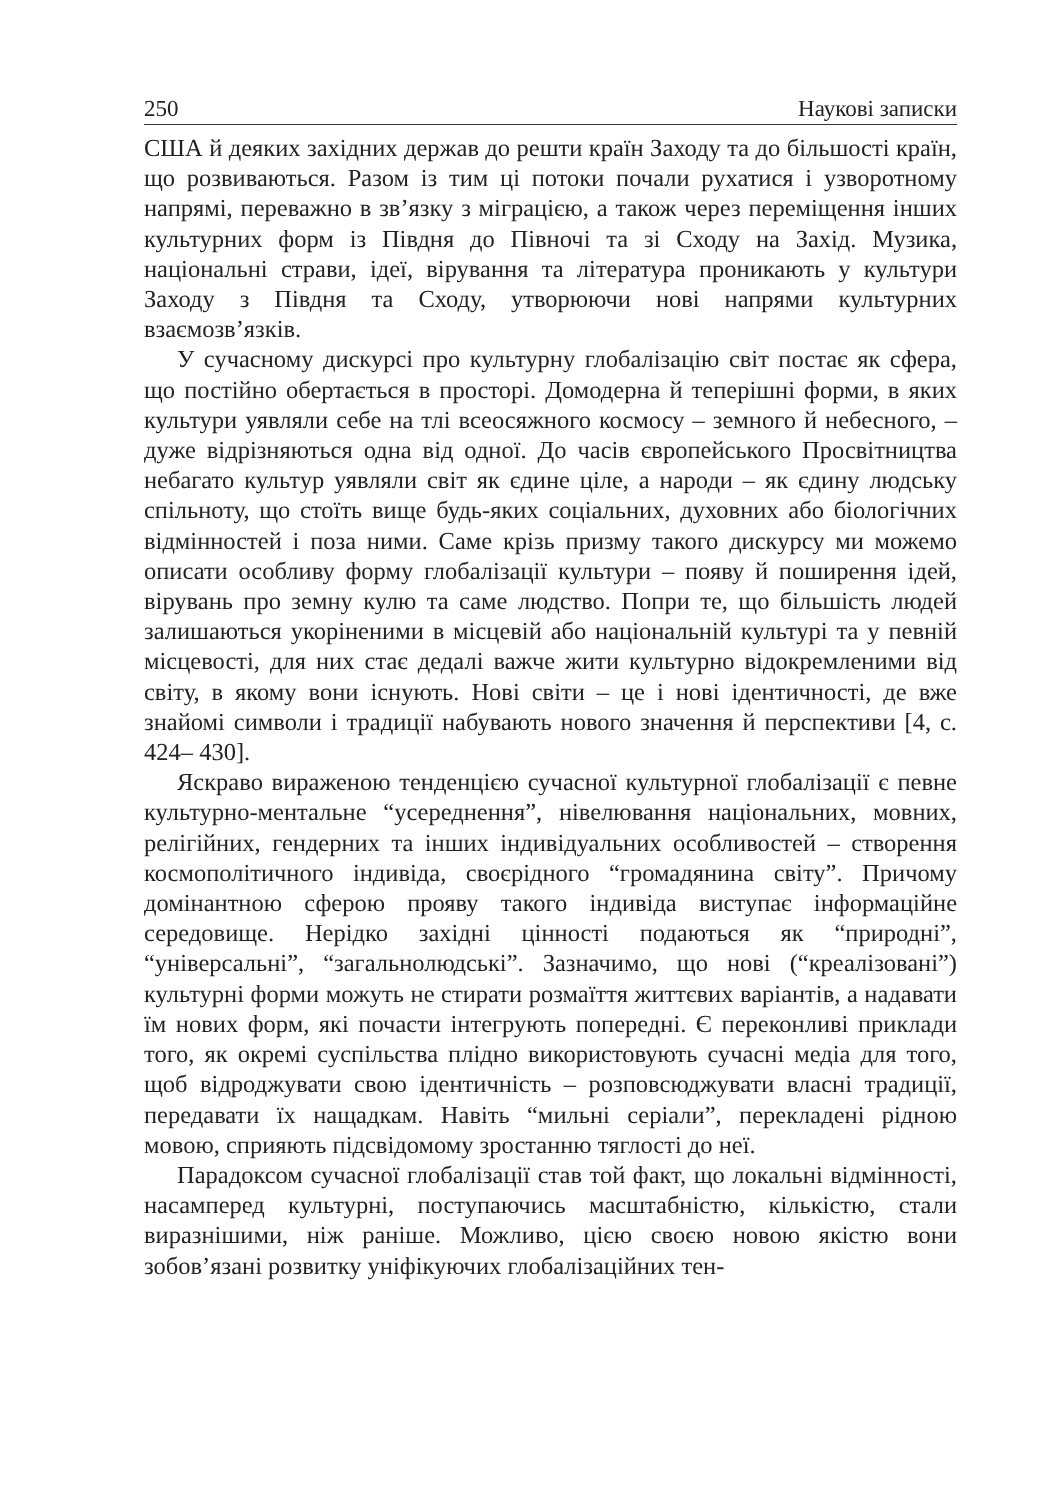250 Наукові записки
США й деяких західних держав до решти країн Заходу та до більшості країн, що розвиваються. Разом із тим ці потоки почали рухатися і узворотному напрямі, переважно в зв’язку з міграцією, а також через переміщення інших культурних форм із Півдня до Півночі та зі Сходу на Захід. Музика, національні страви, ідеї, вірування та література проникають у культури Заходу з Півдня та Сходу, утворюючи нові напрями культурних взаємозв’язків.
У сучасному дискурсі про культурну глобалізацію світ постає як сфера, що постійно обертається в просторі. Домодерна й теперішні форми, в яких культури уявляли себе на тлі всеосяжного космосу – земного й небесного, – дуже відрізняються одна від одної. До часів європейського Просвітництва небагато культур уявляли світ як єдине ціле, а народи – як єдину людську спільноту, що стоїть вище будь-яких соціальних, духовних або біологічних відмінностей і поза ними. Саме крізь призму такого дискурсу ми можемо описати особливу форму глобалізації культури – появу й поширення ідей, вірувань про земну кулю та саме людство. Попри те, що більшість людей залишаються укоріненими в місцевій або національній культурі та у певній місцевості, для них стає дедалі важче жити культурно відокремленими від світу, в якому вони існують. Нові світи – це і нові ідентичності, де вже знайомі символи і традиції набувають нового значення й перспективи [4, с. 424– 430].
Яскраво вираженою тенденцією сучасної культурної глобалізації є певне культурно-ментальне “усереднення”, нівелювання національних, мовних, релігійних, гендерних та інших індивідуальних особливостей – створення космополітичного індивіда, своєрідного “громадянина світу”. Причому домінантною сферою прояву такого індивіда виступає інформаційне середовище. Нерідко західні цінності подаються як “природні”, “універсальні”, “загальнолюдські”. Зазначимо, що нові (“креалізовані”) культурні форми можуть не стирати розмаїття життєвих варіантів, а надавати їм нових форм, які почасти інтегрують попередні. Є переконливі приклади того, як окремі суспільства плідно використовують сучасні медіа для того, щоб відроджувати свою ідентичність – розповсюджувати власні традиції, передавати їх нащадкам. Навіть “мильні серіали”, перекладені рідною мовою, сприяють підсвідомому зростанню тяглості до неї.
Парадоксом сучасної глобалізації став той факт, що локальні відмінності, насамперед культурні, поступаючись масштабністю, кількістю, стали виразнішими, ніж раніше. Можливо, цією своєю новою якістю вони зобов’язані розвитку уніфікуючих глобалізаційних тен-